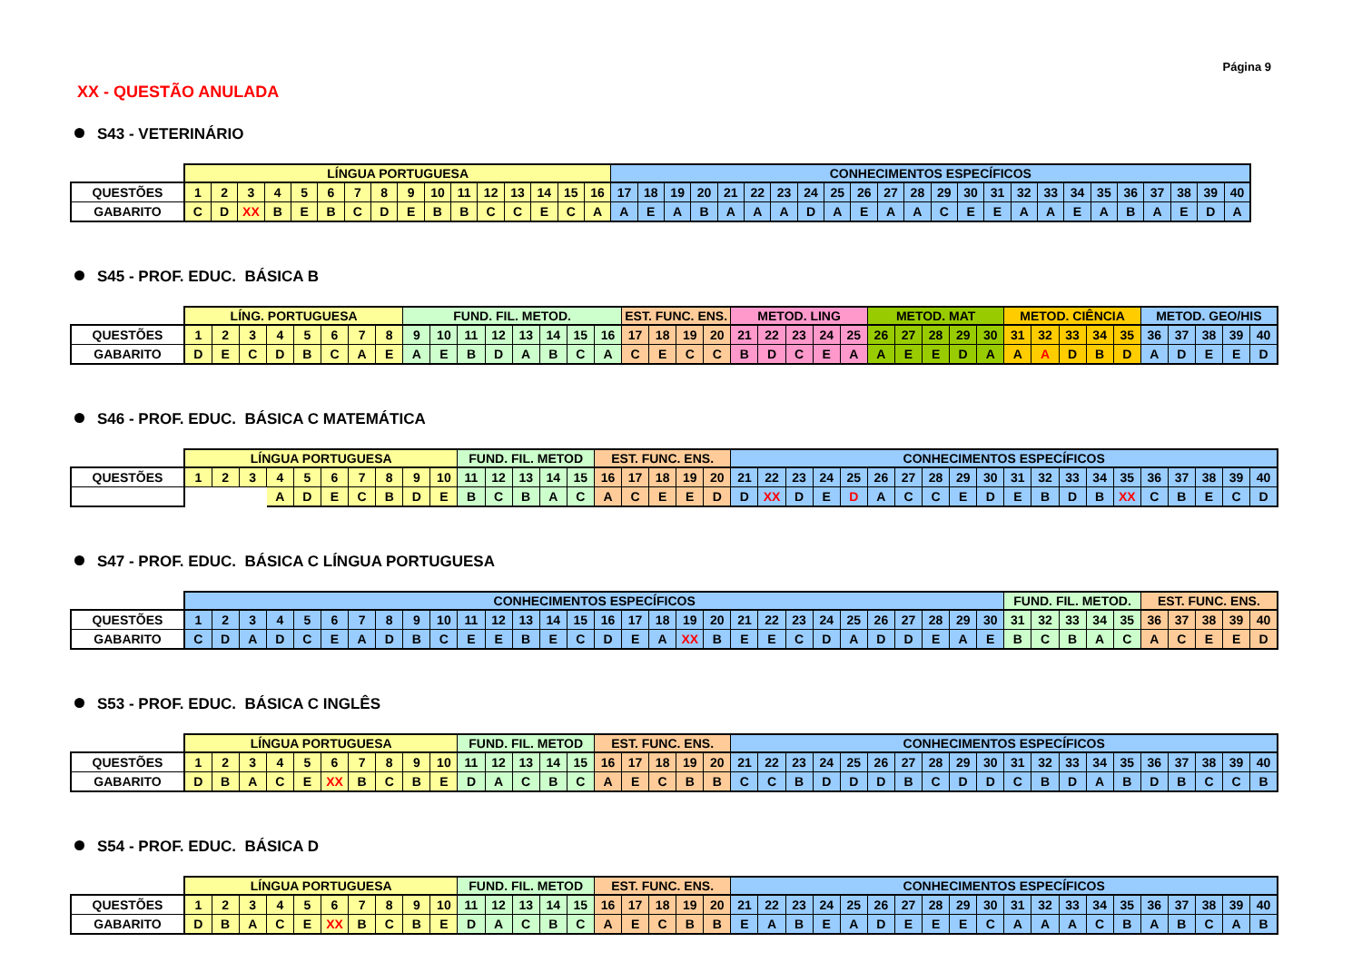Página 9
XX - QUESTÃO ANULADA
S43 - VETERINÁRIO
| | LÍNGUA PORTUGUESA | | | | | | | | | | | | | | | | CONHECIMENTOS ESPECÍFICOS | | | | | | | | | | | | | | | | | | | | | | | |
| QUESTÕES | 1 | 2 | 3 | 4 | 5 | 6 | 7 | 8 | 9 | 10 | 11 | 12 | 13 | 14 | 15 | 16 | 17 | 18 | 19 | 20 | 21 | 22 | 23 | 24 | 25 | 26 | 27 | 28 | 29 | 30 | 31 | 32 | 33 | 34 | 35 | 36 | 37 | 38 | 39 | 40 |
| GABARITO | C | D | XX | B | E | B | C | D | E | B | B | C | C | E | C | A | A | E | A | B | A | A | A | D | A | E | A | A | C | E | E | A | A | E | A | B | A | E | D | A |
S45 - PROF. EDUC. BÁSICA B
| | LÍNG. PORTUGUESA | | | | | | | | FUND. FIL. METOD. | | | | | | | | EST. FUNC. ENS. | | | | METOD. LING | | | | | METOD. MAT | | | | | METOD. CIÊNCIA | | | | | METOD. GEO/HIS | | | | |
| QUESTÕES | 1 | 2 | 3 | 4 | 5 | 6 | 7 | 8 | 9 | 10 | 11 | 12 | 13 | 14 | 15 | 16 | 17 | 18 | 19 | 20 | 21 | 22 | 23 | 24 | 25 | 26 | 27 | 28 | 29 | 30 | 31 | 32 | 33 | 34 | 35 | 36 | 37 | 38 | 39 | 40 |
| GABARITO | D | E | C | D | B | C | A | E | A | E | B | D | A | B | C | A | C | E | C | C | B | D | C | E | A | A | E | E | D | A | A | A | D | B | D | A | D | E | E | D |
S46 - PROF. EDUC. BÁSICA C MATEMÁTICA
| | LÍNGUA PORTUGUESA | | | | | | | | | | FUND. FIL. METOD | | | | | EST. FUNC. ENS. | | | | | CONHECIMENTOS ESPECÍFICOS | | | | | | | | | | | | | | | | | | | |
| QUESTÕES | 1 | 2 | 3 | 4 | 5 | 6 | 7 | 8 | 9 | 10 | 11 | 12 | 13 | 14 | 15 | 16 | 17 | 18 | 19 | 20 | 21 | 22 | 23 | 24 | 25 | 26 | 27 | 28 | 29 | 30 | 31 | 32 | 33 | 34 | 35 | 36 | 37 | 38 | 39 | 40 |
| | | | | A | D | E | C | B | D | E | B | C | B | A | C | A | C | E | E | D | D | XX | D | E | D | A | C | C | E | D | E | B | D | B | XX | C | B | E | C | D |
S47 - PROF. EDUC. BÁSICA C LÍNGUA PORTUGUESA
| | CONHECIMENTOS ESPECÍFICOS | | | | | | | | | | | | | | | | | | | | | | | | | | | | | | FUND. FIL. METOD. | | | | | EST. FUNC. ENS. | | | | |
| QUESTÕES | 1 | 2 | 3 | 4 | 5 | 6 | 7 | 8 | 9 | 10 | 11 | 12 | 13 | 14 | 15 | 16 | 17 | 18 | 19 | 20 | 21 | 22 | 23 | 24 | 25 | 26 | 27 | 28 | 29 | 30 | 31 | 32 | 33 | 34 | 35 | 36 | 37 | 38 | 39 | 40 |
| GABARITO | C | D | A | D | C | E | A | D | B | C | E | E | B | E | C | D | E | A | XX | B | E | E | C | D | A | D | D | E | A | E | B | C | B | A | C | A | C | E | E | D |
S53 - PROF. EDUC. BÁSICA C INGLÊS
| | LÍNGUA PORTUGUESA | | | | | | | | | | FUND. FIL. METOD | | | | | EST. FUNC. ENS. | | | | | CONHECIMENTOS ESPECÍFICOS | | | | | | | | | | | | | | | | | | | |
| QUESTÕES | 1 | 2 | 3 | 4 | 5 | 6 | 7 | 8 | 9 | 10 | 11 | 12 | 13 | 14 | 15 | 16 | 17 | 18 | 19 | 20 | 21 | 22 | 23 | 24 | 25 | 26 | 27 | 28 | 29 | 30 | 31 | 32 | 33 | 34 | 35 | 36 | 37 | 38 | 39 | 40 |
| GABARITO | D | B | A | C | E | XX | B | C | B | E | D | A | C | B | C | A | E | C | B | B | C | C | B | D | D | D | B | C | D | D | C | B | D | A | B | D | B | C | C | B |
S54 - PROF. EDUC. BÁSICA D
| | LÍNGUA PORTUGUESA | | | | | | | | | | FUND. FIL. METOD | | | | | EST. FUNC. ENS. | | | | | CONHECIMENTOS ESPECÍFICOS | | | | | | | | | | | | | | | | | | | |
| QUESTÕES | 1 | 2 | 3 | 4 | 5 | 6 | 7 | 8 | 9 | 10 | 11 | 12 | 13 | 14 | 15 | 16 | 17 | 18 | 19 | 20 | 21 | 22 | 23 | 24 | 25 | 26 | 27 | 28 | 29 | 30 | 31 | 32 | 33 | 34 | 35 | 36 | 37 | 38 | 39 | 40 |
| GABARITO | D | B | A | C | E | XX | B | C | B | E | D | A | C | B | C | A | E | C | B | B | E | A | B | E | A | D | E | E | E | C | A | A | A | C | B | A | B | C | A | B |